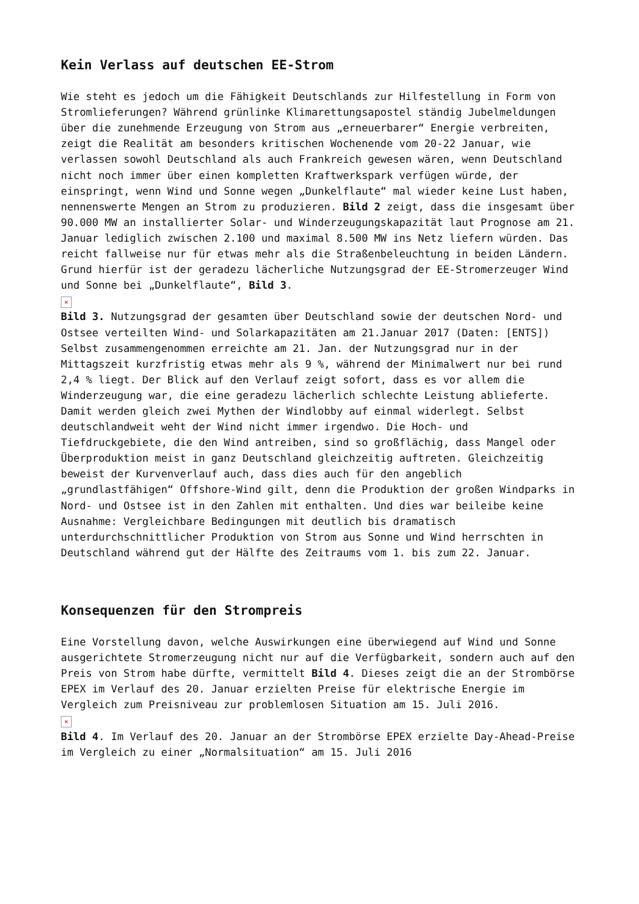Kein Verlass auf deutschen EE-Strom
Wie steht es jedoch um die Fähigkeit Deutschlands zur Hilfestellung in Form von Stromlieferungen? Während grünlinke Klimarettungsapostel ständig Jubelmeldungen über die zunehmende Erzeugung von Strom aus „erneuerbarer“ Energie verbreiten, zeigt die Realität am besonders kritischen Wochenende vom 20-22 Januar, wie verlassen sowohl Deutschland als auch Frankreich gewesen wären, wenn Deutschland nicht noch immer über einen kompletten Kraftwerkspark verfügen würde, der einspringt, wenn Wind und Sonne wegen „Dunkelflaute“ mal wieder keine Lust haben, nennenswerte Mengen an Strom zu produzieren. Bild 2 zeigt, dass die insgesamt über 90.000 MW an installierter Solar- und Winderzeugungskapazität laut Prognose am 21. Januar lediglich zwischen 2.100 und maximal 8.500 MW ins Netz liefern würden. Das reicht fallweise nur für etwas mehr als die Straßenbeleuchtung in beiden Ländern. Grund hierfür ist der geradezu lächerliche Nutzungsgrad der EE-Stromerzeuger Wind und Sonne bei „Dunkelflaute“, Bild 3.
×
Bild 3. Nutzungsgrad der gesamten über Deutschland sowie der deutschen Nord- und Ostsee verteilten Wind- und Solarkapazitäten am 21.Januar 2017 (Daten: [ENTS])
Selbst zusammengenommen erreichte am 21. Jan. der Nutzungsgrad nur in der Mittagszeit kurzfristig etwas mehr als 9 %, während der Minimalwert nur bei rund 2,4 % liegt. Der Blick auf den Verlauf zeigt sofort, dass es vor allem die Winderzeugung war, die eine geradezu lächerlich schlechte Leistung ablieferte. Damit werden gleich zwei Mythen der Windlobby auf einmal widerlegt. Selbst deutschlandweit weht der Wind nicht immer irgendwo. Die Hoch- und Tiefdruckgebiete, die den Wind antreiben, sind so großflächig, dass Mangel oder Überproduktion meist in ganz Deutschland gleichzeitig auftreten. Gleichzeitig beweist der Kurvenverlauf auch, dass dies auch für den angeblich „grundlastfähigen“ Offshore-Wind gilt, denn die Produktion der großen Windparks in Nord- und Ostsee ist in den Zahlen mit enthalten. Und dies war beileibe keine Ausnahme: Vergleichbare Bedingungen mit deutlich bis dramatisch unterdurchschnittlicher Produktion von Strom aus Sonne und Wind herrschten in Deutschland während gut der Hälfte des Zeitraums vom 1. bis zum 22. Januar.
Konsequenzen für den Strompreis
Eine Vorstellung davon, welche Auswirkungen eine überwiegend auf Wind und Sonne ausgerichtete Stromerzeugung nicht nur auf die Verfügbarkeit, sondern auch auf den Preis von Strom habe dürfte, vermittelt Bild 4. Dieses zeigt die an der Strombörse EPEX im Verlauf des 20. Januar erzielten Preise für elektrische Energie im Vergleich zum Preisniveau zur problemlosen Situation am 15. Juli 2016.
×
Bild 4. Im Verlauf des 20. Januar an der Strombörse EPEX erzielte Day-Ahead-Preise im Vergleich zu einer „Normalsituation“ am 15. Juli 2016